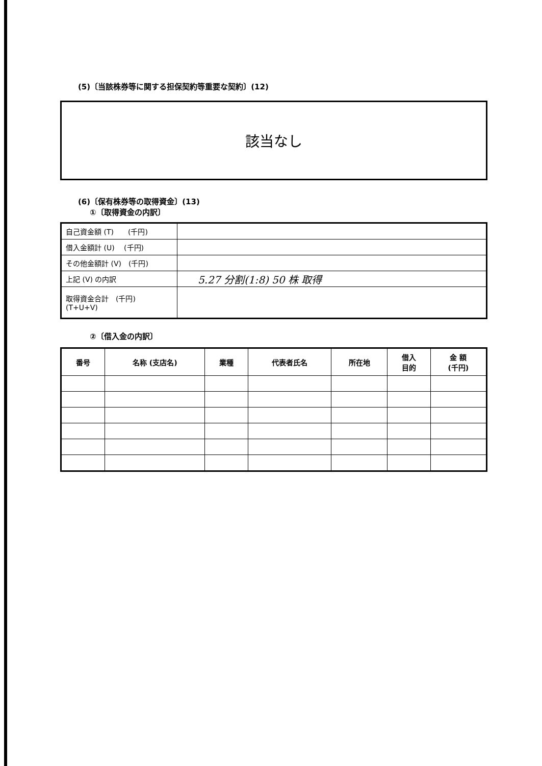(5)〔当該株券等に関する担保契約等重要な契約〕(12)
該当なし
(6)〔保有株券等の取得資金〕(13)
①〔取得資金の内訳〕
| 自己資金額 (T) (千円) | |
| 借入金額計 (U) (千円) | |
| その他金額計 (V) (千円) | |
| 上記 (V) の内訳 | 5.27 分割(1:8) 50 株 取得 |
| 取得資金合計 (千円) (T+U+V) | |
②〔借入金の内訳〕
| 番号 | 名称 (支店名) | 業種 | 代表者氏名 | 所在地 | 借入 目的 | 金 額 (千円) |
| --- | --- | --- | --- | --- | --- | --- |